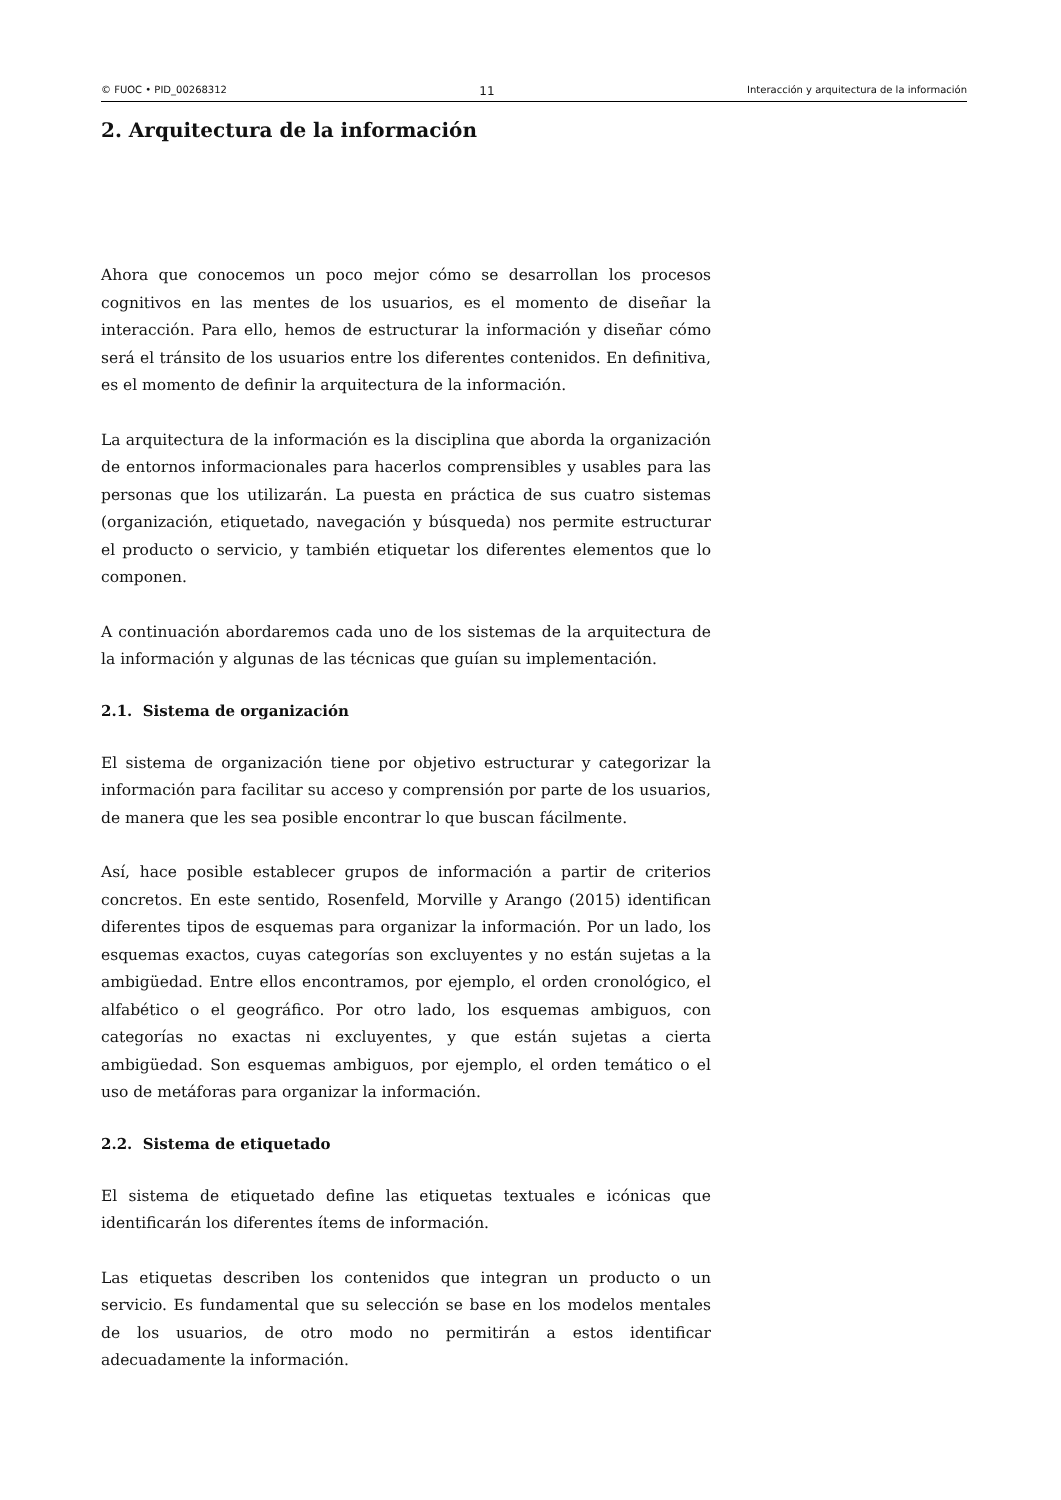© FUOC • PID_00268312 11 Interacción y arquitectura de la información
2. Arquitectura de la información
Ahora que conocemos un poco mejor cómo se desarrollan los procesos cognitivos en las mentes de los usuarios, es el momento de diseñar la interacción. Para ello, hemos de estructurar la información y diseñar cómo será el tránsito de los usuarios entre los diferentes contenidos. En definitiva, es el momento de definir la arquitectura de la información.
La arquitectura de la información es la disciplina que aborda la organización de entornos informacionales para hacerlos comprensibles y usables para las personas que los utilizarán. La puesta en práctica de sus cuatro sistemas (organización, etiquetado, navegación y búsqueda) nos permite estructurar el producto o servicio, y también etiquetar los diferentes elementos que lo componen.
A continuación abordaremos cada uno de los sistemas de la arquitectura de la información y algunas de las técnicas que guían su implementación.
2.1. Sistema de organización
El sistema de organización tiene por objetivo estructurar y categorizar la información para facilitar su acceso y comprensión por parte de los usuarios, de manera que les sea posible encontrar lo que buscan fácilmente.
Así, hace posible establecer grupos de información a partir de criterios concretos. En este sentido, Rosenfeld, Morville y Arango (2015) identifican diferentes tipos de esquemas para organizar la información. Por un lado, los esquemas exactos, cuyas categorías son excluyentes y no están sujetas a la ambigüedad. Entre ellos encontramos, por ejemplo, el orden cronológico, el alfabético o el geográfico. Por otro lado, los esquemas ambiguos, con categorías no exactas ni excluyentes, y que están sujetas a cierta ambigüedad. Son esquemas ambiguos, por ejemplo, el orden temático o el uso de metáforas para organizar la información.
2.2. Sistema de etiquetado
El sistema de etiquetado define las etiquetas textuales e icónicas que identificarán los diferentes ítems de información.
Las etiquetas describen los contenidos que integran un producto o un servicio. Es fundamental que su selección se base en los modelos mentales de los usuarios, de otro modo no permitirán a estos identificar adecuadamente la información.